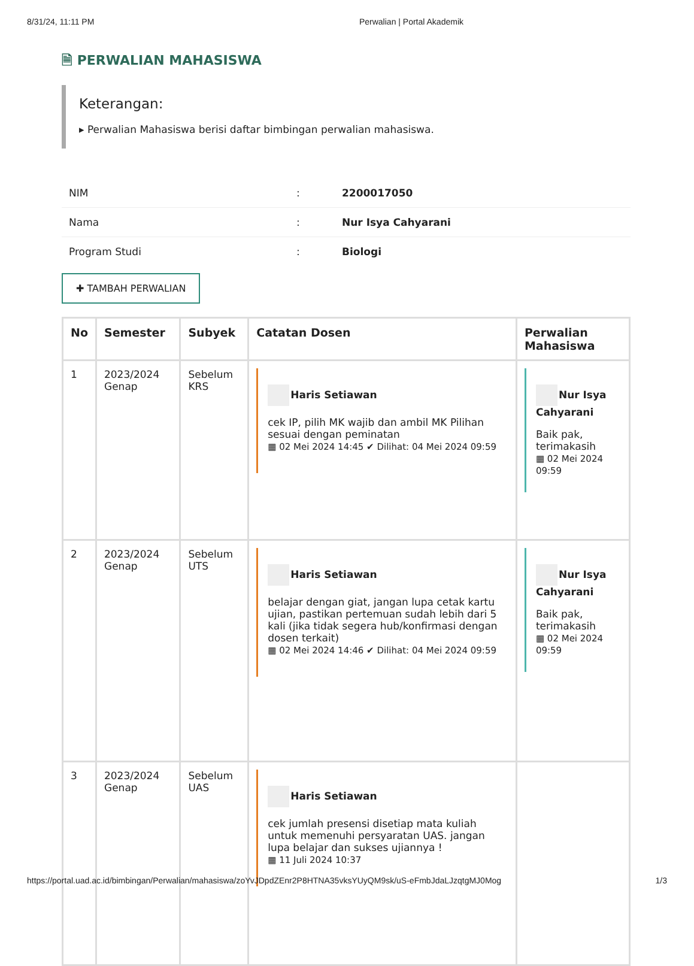8/31/24, 11:11 PM Perwalian | Portal Akademik
🗎 PERWALIAN MAHASISWA
Keterangan:
▸ Perwalian Mahasiswa berisi daftar bimbingan perwalian mahasiswa.
| NIM | : | 2200017050 |
| Nama | : | Nur Isya Cahyarani |
| Program Studi | : | Biologi |
✚ TAMBAH PERWALIAN
| No | Semester | Subyek | Catatan Dosen | Perwalian Mahasiswa |
| --- | --- | --- | --- | --- |
| 1 | 2023/2024 Genap | Sebelum KRS | Haris Setiawan cek IP, pilih MK wajib dan ambil MK Pilihan sesuai dengan peminatan ▦ 02 Mei 2024 14:45 ✔ Dilihat: 04 Mei 2024 09:59 | Nur Isya Cahyarani Baik pak, terimakasih ▦ 02 Mei 2024 09:59 |
| 2 | 2023/2024 Genap | Sebelum UTS | Haris Setiawan belajar dengan giat, jangan lupa cetak kartu ujian, pastikan pertemuan sudah lebih dari 5 kali (jika tidak segera hub/konfirmasi dengan dosen terkait) ▦ 02 Mei 2024 14:46 ✔ Dilihat: 04 Mei 2024 09:59 | Nur Isya Cahyarani Baik pak, terimakasih ▦ 02 Mei 2024 09:59 |
| 3 | 2023/2024 Genap | Sebelum UAS | Haris Setiawan cek jumlah presensi disetiap mata kuliah untuk memenuhi persyaratan UAS. jangan lupa belajar dan sukses ujiannya ! ▦ 11 Juli 2024 10:37 | |
https://portal.uad.ac.id/bimbingan/Perwalian/mahasiswa/zoYvJDpdZEnr2P8HTNA35vksYUyQM9sk/uS-eFmbJdaLJzqtgMJ0Mog 1/3